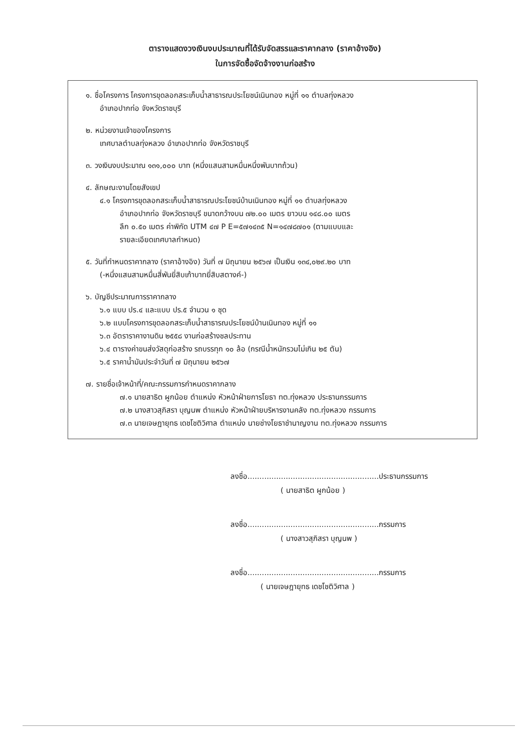ตารางแสดงวงเงินงบประมาณที่ได้รับจัดสรรและราคากลาง (ราคาอ้างอิง)
ในการจัดซื้อจัดจ้างงานก่อสร้าง
๑. ชื่อโครงการ โครงการขุดลอกสระเก็บน้ำสาธารณประโยชน์เนินทอง หมู่ที่ ๑๑ ตำบลทุ่งหลวง
อำเภอปากท่อ จังหวัดราชบุรี
๒. หน่วยงานเจ้าของโครงการ
เทศบาลตำบลทุ่งหลวง อำเภอปากท่อ จังหวัดราชบุรี
๓. วงเงินงบประมาณ ๑๓๑,๐๐๐ บาท (หนึ่งแสนสามหมื่นหนึ่งพันบาทถ้วน)
๔. ลักษณะงานโดยสังเขป
๔.๑ โครงการขุดลอกสระเก็บน้ำสาธารณประโยชน์บ้านเนินทอง หมู่ที่ ๑๑ ตำบลทุ่งหลวง
อำเภอปากท่อ จังหวัดราชบุรี ขนาดกว้างบน ๗๒.๐๐ เมตร ยาวบน ๑๔๘.๐๐ เมตร
ลึก ๐.๕๐ เมตร ค่าพิกัด UTM ๔๗ P E=๕๗๑๔๓๕ N=๑๔๗๘๗๐๑ (ตามแบบและ
รายละเอียดเทศบาลกำหนด)
๕. วันที่กำหนดราคากลาง (ราคาอ้างอิง) วันที่ ๗ มิถุนายน ๒๕๖๗ เป็นเงิน ๑๓๔,๐๒๙.๒๐ บาท
(-หนึ่งแสนสามหมื่นสี่พันยี่สิบเก้าบาทยี่สิบสตางค์-)
๖. บัญชีประมาณการราคากลาง
๖.๑ แบบ ปร.๔ และแบบ ปร.๕ จำนวน ๑ ชุด
๖.๒ แบบโครงการขุดลอกสระเก็บน้ำสาธารณประโยชน์บ้านเนินทอง หมู่ที่ ๑๑
๖.๓ อัตราราคางานดิน ๒๕๕๘ งานก่อสร้างชลประทาน
๖.๔ ตารางค่าขนส่งวัสดุก่อสร้าง รถบรรทุก ๑๐ ล้อ (กรณีน้ำหนักรวมไม่เกิน ๒๕ ตัน)
๖.๕ ราคาน้ำมันประจำวันที่ ๗ มิถุนายน ๒๕๖๗
๗. รายชื่อเจ้าหน้าที่/คณะกรรมการกำหนดราคากลาง
๗.๑ นายสาธิต ผูกน้อย ตำแหน่ง หัวหน้าฝ่ายการโยธา ทต.ทุ่งหลวง ประธานกรรมการ
๗.๒ นางสาวสุภิสรา บุญนพ ตำแหน่ง หัวหน้าฝ่ายบริหารงานคลัง ทต.ทุ่งหลวง กรรมการ
๗.๓ นายเจษฎายุทธ เดชโชติวิศาล ตำแหน่ง นายช่างโยธาชำนาญงาน ทต.ทุ่งหลวง กรรมการ
ลงชื่อ.......................................................ประธานกรรมการ
( นายสาธิต ผูกน้อย )
ลงชื่อ.......................................................กรรมการ
( นางสาวสุภิสรา บุญนพ )
ลงชื่อ.......................................................กรรมการ
( นายเจษฎายุทธ เดชโชติวิศาล )